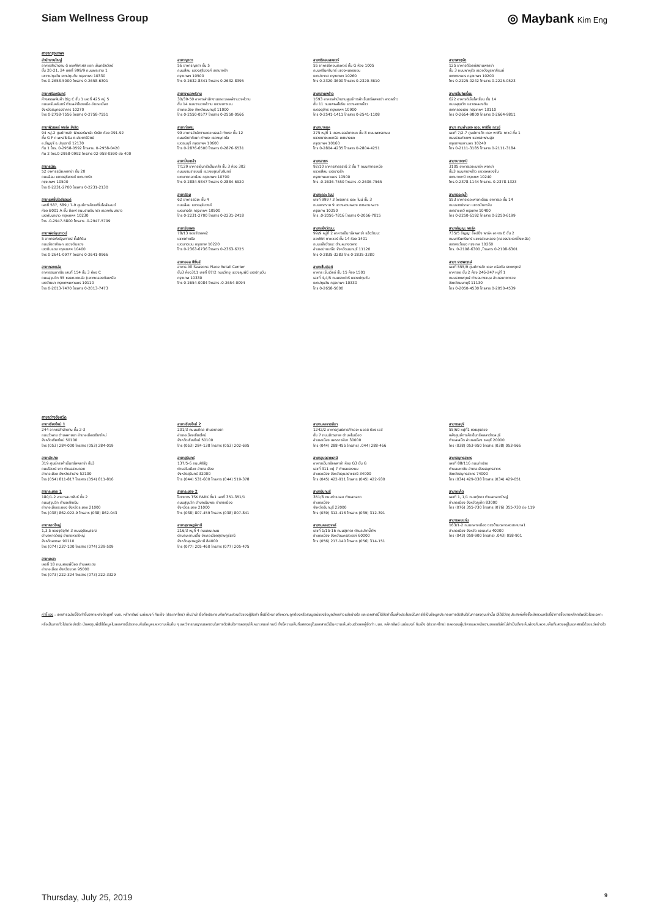Siam Wellness Group
◎ Maybank Kim Eng
สาขากรุงเทพฯ
สำนักงานใหญ่
อาคารสำนักงาน ดิ ออฟฟิศเศส แอท เซ็นทรัลเวิลด์
ชั้น 20-21, 24 เลขที่ 999/9 ถนนพระราม 1
แขวงปทุมวัน เขตปทุมวัน กรุงเทพฯ 10330
โทร 0-2658-5000 โทรสาร 0-2658-6301
สาขาศรีนครินทร์
ห้างสรรพสินค้า Big C ชั้น 1 เลขที่ 425 หมู่ 5
ถนนศรีนครินทร์ ตำบลสำโรงเหนือ อำเภอเมือง
จังหวัดสมุทรปราการ 10270
โทร 0-2758-7556 โทรสาร 0-2758-7551
สาขาฟิวเจอร์ พาร์ค รังสิต
94 หมู่.2 ศูนย์การค้า ฟิวเจอร์พาร์ค รังสิต ห้อง 091-92
ชั้น G F ถ.พหลโยธิน ต.ประชาธิปัตย์
อ.ธัญบุรี จ.ปทุมธานี 12130
ทีม 1 โทร. 0-2958-0592 โทรสาร. 0-2958-0420
ทีม 2 โทร.0-2958-0992 โทรสาร 02-958-0590 ต่อ 400
สาขาธนิยะ
52 อาคารธนิยะพลาซ่า ชั้น 20
ถนนสีลม แขวงสุริยวงศ์ เขตบางรัก
กรุงเทพฯ 10500
โทร 0-2231-2700 โทรสาร 0-2231-2130
สาขาแฟชั่นไอส์แลนด์
เลขที่ 587, 589 / 7-9 ศูนย์การค้าแฟชั่นไอส์แลนด์
ห้อง B001 A ชั้น บีเอฟ ถนนรามอินทรา แขวงคันนายาว
เขตคันนายาว กรุงเทพฯ 10230
โทร .0-2947-5800 โทรสาร .0-2947-5799
สาขาฟอร์จูนทาวน์
5 อาคารฟอร์จูนทาวน์ ชั้นใต้ดิน
ถนนรัชดาภิเษก แขวงดินแดง
เขตดินแดง กรุงเทพฯ 10400
โทร 0-2641-0977 โทรสาร 0-2641-0966
สาขาทองหล่อ
อาคารธนภาณิช เลขที่ 154 ชั้น 3 ห้อง C
ถนนสุขุมวิท 55 ซอยทองหล่อ (แขวงคลองตันเหนือ
เขตวัฒนา กรุงเทพมหานคร 10110
โทร 0-2013-7470 โทรสาร 0-2013-7473
สาขาญาดา
56 อาคารญาดา ชั้น 5
ถนนสีลม แขวงสุริยวงศ์ เขตบางรัก
กรุงเทพฯ 10500
โทร 0-2632-8341 โทรสาร 0-2632-8395
สาขางามวงศ์วาน
30/39-50 อาคารสำนักงานเดอะมอลล์งามวงศ์วาน
ชั้น 14 ถนนงามวงศ์วาน แขวงบางเขน
อำเภอเมือง จังหวัดนนทบุรี 11000
โทร 0-2550-0577 โทรสาร 0-2550-0566
สาขาท่าพระ
99 อาคารสำนักงานเดอะมอลล์ ท่าพระ ชั้น 12
ถนนรัชดาภิเษก-ท่าพระ แขวงบุคคโล
เขตธนบุรี กรุงเทพฯ 10600
โทร 0-2876-6500 โทรสาร 0-2876-6531
สาขาปิ่นเกล้า
7/129 อาคารเซ็นทรัลปิ่นเกล้า ชั้น 3 ห้อง 302
ถนนบรมราชชนนี แขวงอรุณอัมรินทร์
เขตบางกอกน้อย กรุงเทพฯ 10700
โทร 0-2884-9847 โทรสาร 0-2884-6920
สาขาสีลม
62 อาคารธนิยะ ชั้น 4
ถนนสีลม แขวงสุริยวงศ์
เขตบางรัก กรุงเทพฯ 10500
โทร 0-2231-2700 โทรสาร 0-2231-2418
สาขาวัชรพล
78/13 ซอยวัชรพล2
แขวงท่าแร้ง
เขตบางเขน กรุงเทพ 10220
โทร 0-2363-6736 โทรสาร 0-2363-6725
สาขาออล ซีซั่นส์
อาคาร All Seasons Place Retail Center
ชั้น3 ห้อง311 เลขที่ 87/2 ถนนวิทยุ แขวงลุมพินี เขตปทุมวัน
กรุงเทพ 10330
โทร 0-2654-0084 โทรสาร .0-2654-0094
สาขาซีคอนสแควร์
55 อาคารซีคอนสแควร์ ชั้น G ห้อง 1005
ถนนศรีนครินทร์ แขวงหนองบอน
เขตประเวศ กรุงเทพฯ 10260
โทร 0-2320-3600 โทรสาร 0-2320-3610
สาขาลาดพร้าว
1693 อาคารสำนักงานศูนย์การค้าเซ็นทรัลพลาซ่า ลาดพร้าว
ชั้น 11 ถนนพหลโยธิน แขวงลาดพร้าว
เขตจตุจักร กรุงเทพฯ 10900
โทร 0-2541-1411 โทรสาร 0-2541-1108
สาขาบางแค
275 หมู่ที่ 1 เดอะมอลล์บางแค ชั้น 8 ถนนเพชรเกษม
แขวงบางแคเหนือ เขตบางแค
กรุงเทพฯ 10160
โทร 0-2804-4235 โทรสาร 0-2804-4251
สาขาสาทร
92/10 อาคารสาธรธานี 2 ชั้น 7 ถนนสาทรเหนือ
แขวงสีลม เขตบางรัก
กรุงเทพมหานคร 10500
โทร .0-2636-7550 โทรสาร .0-2636-7565
สาขาเดอะ ไนน์
เลขที่ 999 / 3 โครงการ เดอะ ไนน์ ชั้น 3
ถนนพระราม 9 แขวงสวนหลวง เขตสวนหลวง
กรุงเทพ 10250
โทร .0-2056-7816 โทรสาร 0-2056-7815
สาขาแจ้งวัฒนะ
99/9 หมู่ที่ 2 อาคารเซ็นทรัลพลาซ่า แจ้งวัฒนะ
ออฟฟิศ ทาวเวอร์ ชั้น 14 ห้อง 1401
ถนนแจ้งวัฒนะ ตำบลบางตลาด
อำเภอปากเกร็ด จังหวัดนนทบุรี 11120
โทร 0-2835-3283 โทร 0-2835-3280
สาขาเซ็นเวิลด์
อาคาร เซ็นเวิลด์ ชั้น 15 ห้อง 1501
เลขที่ 4,4/5 ถนนราชดำริ แขวงปทุมวัน
เขตปทุมวัน กรุงเทพฯ 10330
โทร 0-2658-5000
สาขาพาหุรัด
125 อาคารดิโอลด์สยามพลาซ่า
ชั้น 3 ถนนพาหุรัด แขวงวังบูรพาภิรมย์
เขตพระนคร กรุงเทพฯ 10200
โทร 0-2225-0242 โทรสาร 0-2225-0523
สาขาเอ็มโพเรี่ยม
622 อาคารดิเอ็มโพเรี่ยม ชั้น 14
ถนนสุขุมวิท แขวงคลองตัน
เขตคลองเตย กรุงเทพฯ 10110
โทร 0-2664-9800 โทรสาร 0-2664-9811
สาขา รามคำแหง เดอะ พาซิโอ ทาวน์
เลขที่ 7/2-7 ศูนย์การค้า เดอะ พาซิโอ ทาวน์ ชั้น 1
ถนนรามคำแหง แขวงสะพานสูง
กรุงเทพมหานคร 10240
โทร 0-2111-3185 โทรสาร 0-2111-3184
สาขาบางกะปิ
3105 อาคารเดอะมาร์ค พลาซ่า
ชั้น3 ถนนลาดพร้าว แขวงคลองจั่น
เขตบางกะปิ กรุงเทพ 10240
โทร.0-2378-1144 โทรสาร. 0-2378-1323
สาขาประตูน้ำ
553 อาคารเดอะพาลาเดียม อาคารเอ ชั้น 14
ถนนราชปรารภ แขวงมักกะสัน
เขตราชเทวี กรุงเทพ 10400
โทร 0-2250-6192 โทรสาร 0-2250-6199
สาขาธัญญะ พาร์ค
735/5 ธัญญะ ช็อปปิ้ง พาร์ค อาคาร E ชั้น 2
ถนนศรีนครินทร์ แขวงสวนหลวง (คลองประเวศฝั่งเหนือ)
เขตพระโขนง กรุงเทพ 10260
โทร. 0-2108-6300 ,โทรสาร 0-2108-6301
สาขา ราชพฤกษ์
เลขที่ 555/9 ศูนย์การค้า เดอะ คริสตัล ราชพฤกษ์
อาคารเอ ชั้น 2 ห้อง 246-247 หมู่ที่ 1
ถนนราชพฤกษ์ ตำบลบางขนุน อำเภอบางกรวย
จังหวัดนนทบุรี 11130
โทร 0-2050-4530 โทรสาร 0-2050-4539
สาขาต่างจังหวัด
สาขาเชียงใหม่ 1
244 อาคารสำนักงาน ชั้น 2-3
ถนนวัวลาย ตำบลหายยา อำเภอเมืองเชียงใหม่
จังหวัดเชียงใหม่ 50100
โทร (053) 284-000 โทรสาร (053) 284-019
สาขาลำปาง
319 ศูนย์การค้าเซ็นทรัลพลาซ่า ชั้น3
ถนนไฮเวย์-งาว ตำบลสวนดอก
อำเภอเมือง จังหวัดลำปาง 52100
โทร (054) 811-817 โทรสาร (054) 811-816
สาขาระยอง 1
180/1-2 อาคารสมาพันธ์ ชั้น 2
ถนนสุขุมวิท ตำบลเชิงเนิน
อำเภอเมืองระยอง จังหวัดระยอง 21000
โทร (038) 862-022-9 โทรสาร (038) 862-043
สาขาหาดใหญ่
1,3,5 ซอยจุติอุทิศ 3 ถนนจุติอนุสรณ์
ตำบลหาดใหญ่ อำเภอหาดใหญ่
จังหวัดสงขลา 90110
โทร (074) 237-100 โทรสาร (074) 239-509
สาขายะลา
เลขที่ 18 ถนนสองพี่น้อง ตำบลสะเตง
อำเภอเมือง จังหวัดยะลา 95000
โทร (073) 222-324 โทรสาร (073) 222-3329
สาขาเชียงใหม่ 2
201/3 ถนนมหิดล ตำบลหายยา
อำเภอเมืองเชียงใหม่
จังหวัดเชียงใหม่ 50100
โทร (053) 284-138 โทรสาร (053) 202-695
สาขาสุรินทร์
137/5-6 ถนนศิริรัฐ
ตำบลในเมือง อำเภอเมือง
จังหวัดสุรินทร์ 32000
โทร (044) 531-600 โทรสาร (044) 519-378
สาขาระยอง 2
โครงการ TSK PARK ชั้น1 เลขที่ 351-351/1
ถนนสุขุมวิท ตำบลเนินพระ อำเภอเมือง
จังหวัดระยอง 21000
โทร (038) 807-459 โทรสาร (038) 807-841
สาขาสุราษฎร์ธานี
216/3 หมู่ที่ 4 ถนนชนเกษม
ตำบลมะขามเตี้ย อำเภอเมืองสุราษฎร์ธานี
จังหวัดสุราษฎร์ธานี 84000
โทร (077) 205-460 โทรสาร (077) 205-475
สาขานครราชสีมา
1242/2 อาคารศูนย์การค้าเดอะ มอลล์ ห้อง เอ3
ชั้น 7 ถนนมิตรภาพ ตำบลในเมือง
อำเภอเมือง นครราชสีมา 30000
โทร (044) 288-455 โทรสาร) .044) 288-466
สาขาอุบลราชธานี
อาคารเซ็นทรัลพลาซ่า ห้อง G3 ชั้น G
เลขที่ 311 หมู่ 7 ตำบลแจระแม
อำเภอเมือง จังหวัดอุบลราชธานี 34000
โทร (045) 422-911 โทรสาร (045) 422-930
สาขาจันทบุรี
351/8 ถนนท่าแฉลบ ตำบลตลาด
อำเภอเมือง
จังหวัดจันทบุรี 22000
โทร (039) 312-416 โทรสาร (039) 312-391
สาขานครสวรรค์
เลขที่ 1/15-16 ถนนสุชาดา ตำบลปากน้ำโพ
อำเภอเมือง จังหวัดนครสวรรค์ 60000
โทร (056) 217-140 โทรสาร (056) 314-151
สาขาชลบุรี
55/60 หมู่ที่1 ซอยลุงสอง
หลังศูนย์การค้าเซ็นทรัลพลาซ่าชลบุรี
ตำบลเสม็ด อำเภอเมือง ชลบุรี 20000
โทร (038) 053-950 โทรสาร (038) 053-966
สาขาสมุทรสาคร
เลขที่ 88/116 ถนนท่าปรง
ตำบลมหาชัย อำเภอเมืองสมุทรสาคร
จังหวัดสมุทรสาคร 74000
โทร (034) 429-038 โทรสาร (034) 429-051
สาขาภูเก็ต
เลขที่ 1, 1/1 ถนนทุ่งคา ตำบลตลาดใหญ่
อำเภอเมือง จังหวัดภูเก็ต 83000
โทร (076) 355-730 โทรสาร (076) 355-730 ต่อ 119
สาขาขอนแก่น
163/1-2 ถนนกลางเมือง ตรงข้ามตลาดสดเทศบาล1
อำเภอเมือง จังหวัด ขอนแก่น 40000
โทร (043) 058-900 โทรสาร) .043) 058-901
คำชี้แจง : เอกสารฉบับนี้จัดทำขึ้นจากแหล่งข้อมูลที่ บมจ. หลักทรัพย์ เมย์แบงก์ กิมเอ็ง (ประเทศไทย) เห็นว่าน่าเชื่อถือประกอบกับทัศนะส่วนตัวของผู้จัดทำ ซึ่งมิได้หมายถึงความถูกต้องหรือสมบูรณ์ของข้อมูลดังกล่าวแต่อย่างใด และเอกสารนี้ได้จัดทำขึ้นเพื่อประโยชน์ในการใช้เป็นข้อมูลประกอบการตัดสินใจในการลงทุนเท่านั้น มิได้มีวัตถุประสงค์เพื่อชี้จะชักชวนหรือชี้นำการซื้อขายหลักทรัพย์ใดโดยเฉพาะหรือเป็นการทั่วไปแต่อย่างใด นักลงทุนพึงใช้ข้อมูลในเอกสารนี้ประกอบกับข้อมูลและความเห็นอื่น ๆ และวิจารณญาณของตนในการตัดสินใจการลงทุนให้เหมาะสมแก่กรณี ทั้งนี้ความเห็นที่แสดงอยู่ในเอกสารนี้เป็นความเห็นส่วนตัวของผู้จัดทำ บมจ. หลักทรัพย์ เมย์แบงก์ กิมเอ็ง (ประเทศไทย) ตลอดจนผู้บริหารและพนักงานของบริษัทไม่จำเป็นต้องเห็นพ้องกับความเห็นที่แสดงอยู่ในเอกสารนี้ด้วยแต่อย่างใด
Thursday, July 25, 2019 9